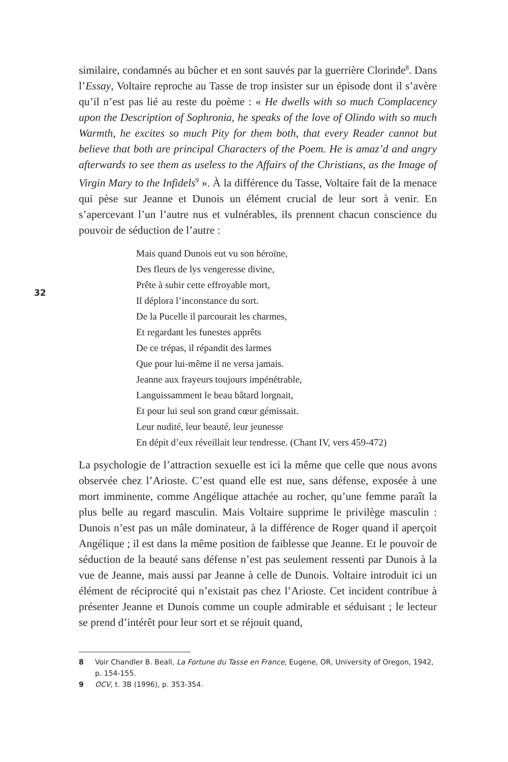32
similaire, condamnés au bûcher et en sont sauvés par la guerrière Clorinde<sup>8</sup>. Dans l’Essay, Voltaire reproche au Tasse de trop insister sur un épisode dont il s’avère qu’il n’est pas lié au reste du poème : « He dwells with so much Complacency upon the Description of Sophronia, he speaks of the love of Olindo with so much Warmth, he excites so much Pity for them both, that every Reader cannot but believe that both are principal Characters of the Poem. He is amaz’d and angry afterwards to see them as useless to the Affairs of the Christians, as the Image of Virgin Mary to the Infidels<sup>9</sup> ». À la différence du Tasse, Voltaire fait de la menace qui pèse sur Jeanne et Dunois un élément crucial de leur sort à venir. En s’apercevant l’un l’autre nus et vulnérables, ils prennent chacun conscience du pouvoir de séduction de l’autre :
Mais quand Dunois eut vu son héroïne,
Des fleurs de lys vengeresse divine,
Prête à subir cette effroyable mort,
Il déplora l’inconstance du sort.
De la Pucelle il parcourait les charmes,
Et regardant les funestes apprêts
De ce trépas, il répandit des larmes
Que pour lui-même il ne versa jamais.
Jeanne aux frayeurs toujours impénétrable,
Languissamment le beau bâtard lorgnait,
Et pour lui seul son grand cœur gémissait.
Leur nudité, leur beauté, leur jeunesse
En dépit d’eux réveillait leur tendresse. (Chant IV, vers 459-472)
La psychologie de l’attraction sexuelle est ici la même que celle que nous avons observée chez l’Arioste. C’est quand elle est nue, sans défense, exposée à une mort imminente, comme Angélique attachée au rocher, qu’une femme paraît la plus belle au regard masculin. Mais Voltaire supprime le privilège masculin : Dunois n’est pas un mâle dominateur, à la différence de Roger quand il aperçoit Angélique ; il est dans la même position de faiblesse que Jeanne. Et le pouvoir de séduction de la beauté sans défense n’est pas seulement ressenti par Dunois à la vue de Jeanne, mais aussi par Jeanne à celle de Dunois. Voltaire introduit ici un élément de réciprocité qui n’existait pas chez l’Arioste. Cet incident contribue à présenter Jeanne et Dunois comme un couple admirable et séduisant ; le lecteur se prend d’intérêt pour leur sort et se réjouit quand,
8 Voir Chandler B. Beall, La Fortune du Tasse en France, Eugene, OR, University of Oregon, 1942, p. 154-155.
9 OCV, t. 3B (1996), p. 353-354.